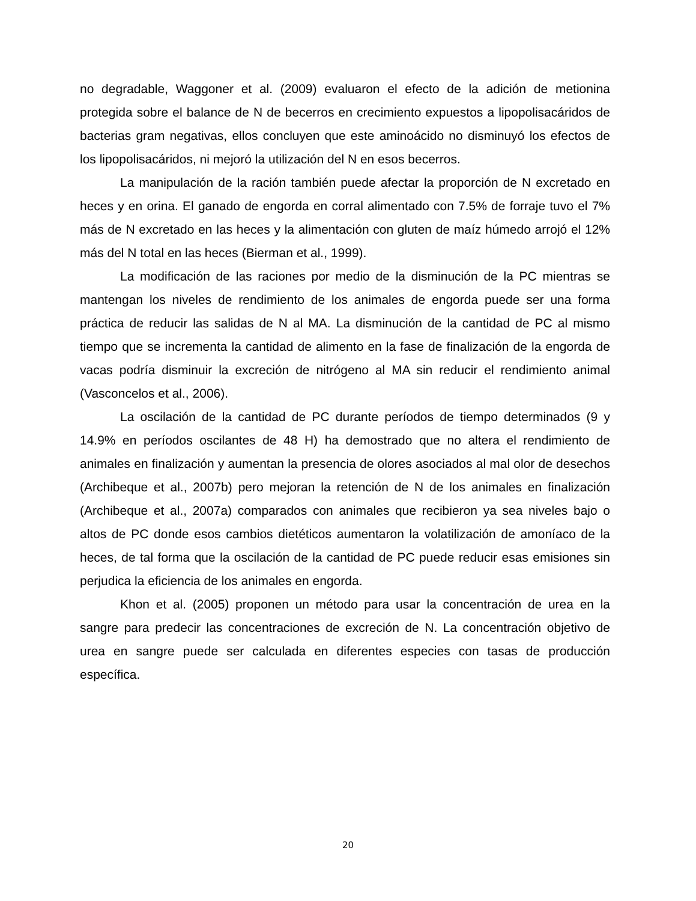no degradable, Waggoner et al. (2009) evaluaron el efecto de la adición de metionina protegida sobre el balance de N de becerros en crecimiento expuestos a lipopolisacáridos de bacterias gram negativas, ellos concluyen que este aminoácido no disminuyó los efectos de los lipopolisacáridos, ni mejoró la utilización del N en esos becerros.
La manipulación de la ración también puede afectar la proporción de N excretado en heces y en orina. El ganado de engorda en corral alimentado con 7.5% de forraje tuvo el 7% más de N excretado en las heces y la alimentación con gluten de maíz húmedo arrojó el 12% más del N total en las heces (Bierman et al., 1999).
La modificación de las raciones por medio de la disminución de la PC mientras se mantengan los niveles de rendimiento de los animales de engorda puede ser una forma práctica de reducir las salidas de N al MA. La disminución de la cantidad de PC al mismo tiempo que se incrementa la cantidad de alimento en la fase de finalización de la engorda de vacas podría disminuir la excreción de nitrógeno al MA sin reducir el rendimiento animal (Vasconcelos et al., 2006).
La oscilación de la cantidad de PC durante períodos de tiempo determinados (9 y 14.9% en períodos oscilantes de 48 H) ha demostrado que no altera el rendimiento de animales en finalización y aumentan la presencia de olores asociados al mal olor de desechos (Archibeque et al., 2007b) pero mejoran la retención de N de los animales en finalización (Archibeque et al., 2007a) comparados con animales que recibieron ya sea niveles bajo o altos de PC donde esos cambios dietéticos aumentaron la volatilización de amoníaco de la heces, de tal forma que la oscilación de la cantidad de PC puede reducir esas emisiones sin perjudica la eficiencia de los animales en engorda.
Khon et al. (2005) proponen un método para usar la concentración de urea en la sangre para predecir las concentraciones de excreción de N. La concentración objetivo de urea en sangre puede ser calculada en diferentes especies con tasas de producción específica.
20